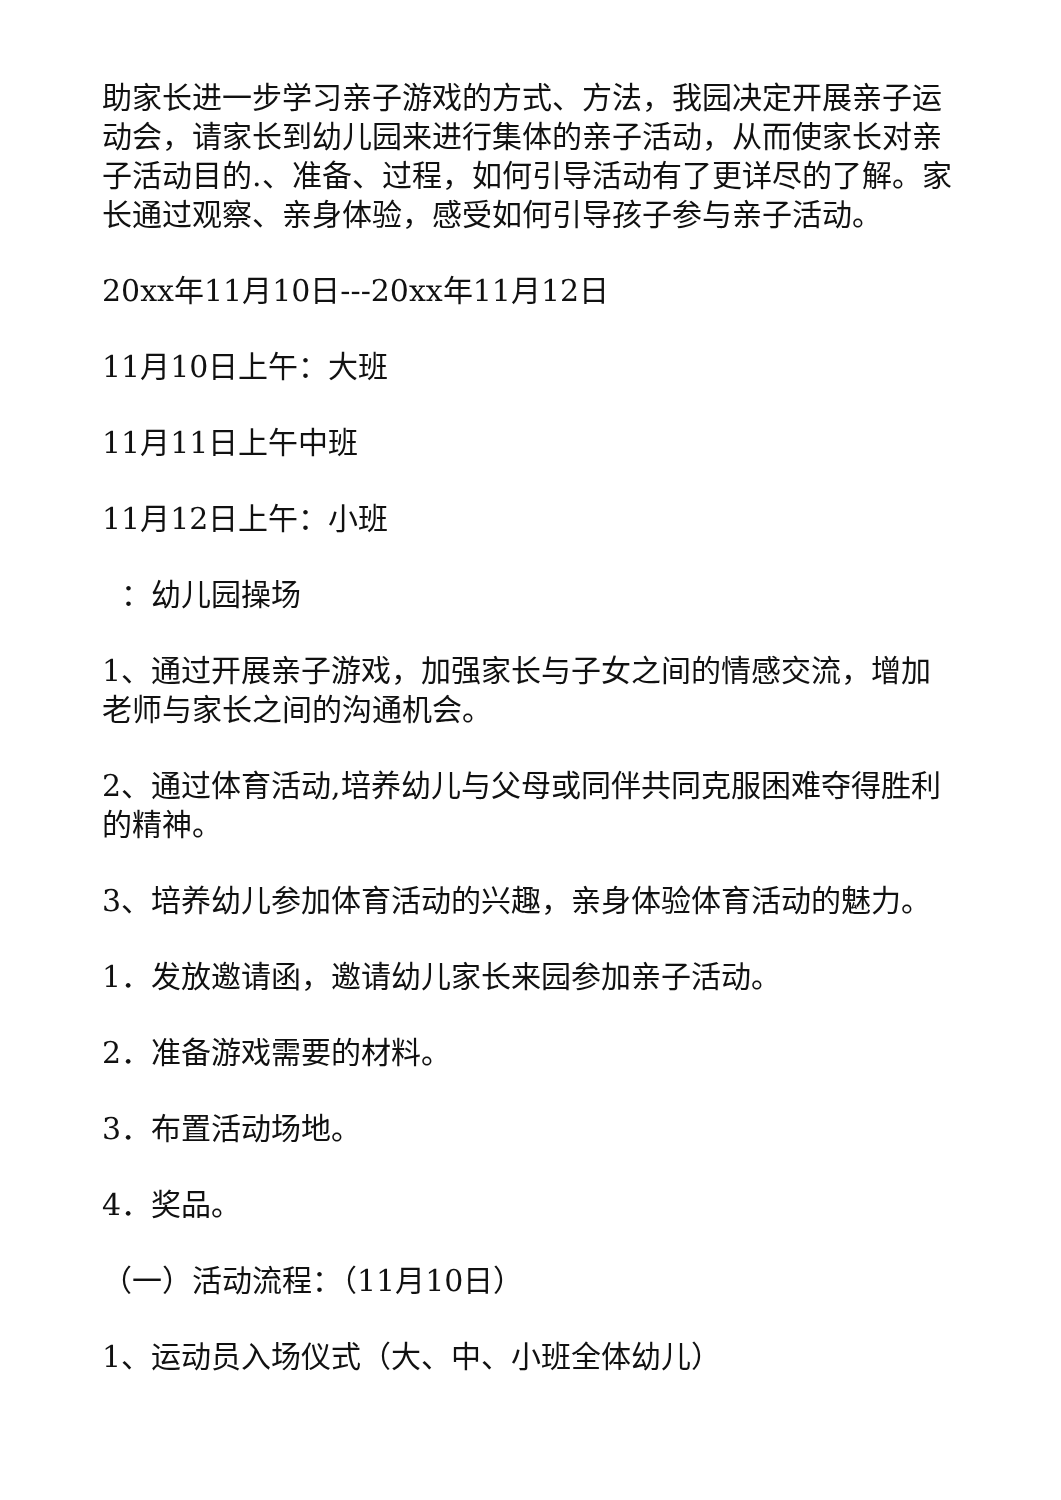助家长进一步学习亲子游戏的方式、方法，我园决定开展亲子运动会，请家长到幼儿园来进行集体的亲子活动，从而使家长对亲子活动目的.、准备、过程，如何引导活动有了更详尽的了解。家长通过观察、亲身体验，感受如何引导孩子参与亲子活动。
20xx年11月10日---20xx年11月12日
11月10日上午：大班
11月11日上午中班
11月12日上午：小班
：幼儿园操场
1、通过开展亲子游戏，加强家长与子女之间的情感交流，增加老师与家长之间的沟通机会。
2、通过体育活动,培养幼儿与父母或同伴共同克服困难夺得胜利的精神。
3、培养幼儿参加体育活动的兴趣，亲身体验体育活动的魅力。
1．发放邀请函，邀请幼儿家长来园参加亲子活动。
2．准备游戏需要的材料。
3．布置活动场地。
4．奖品。
（一）活动流程：（11月10日）
1、运动员入场仪式（大、中、小班全体幼儿）